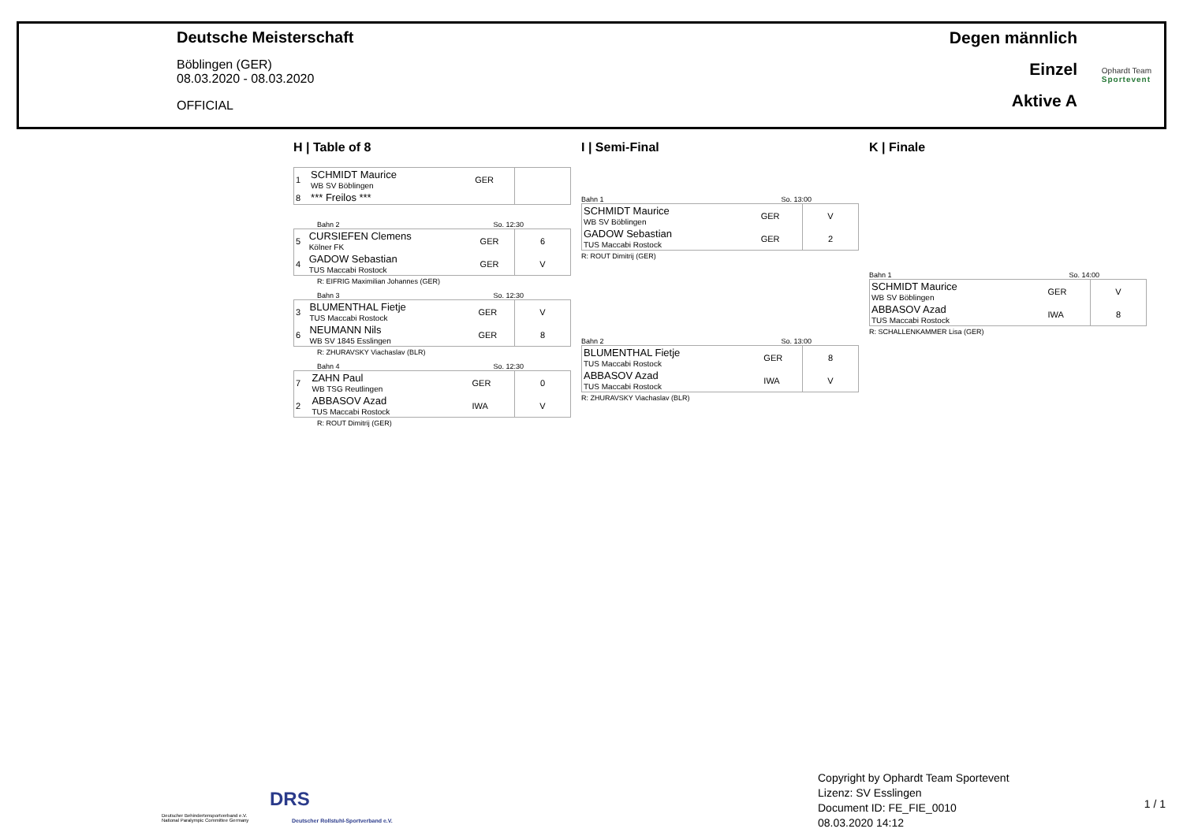Deutsche Meisterschaft
Böblingen (GER)
08.03.2020 - 08.03.2020
OFFICIAL
Degen männlich
Einzel
Aktive A
Ophardt Team
Sportevent
H | Table of 8
| 1 | SCHMIDT Maurice WB SV Böblingen | GER | |
| 8 | *** Freilos *** | | |
Bahn 2 So. 12:30
| 5 | CURSIEFEN Clemens Kölner FK | GER | 6 |
| 4 | GADOW Sebastian TUS Maccabi Rostock | GER | V |
R: EIFRIG Maximilian Johannes (GER)
Bahn 3 So. 12:30
| 3 | BLUMENTHAL Fietje TUS Maccabi Rostock | GER | V |
| 6 | NEUMANN Nils WB SV 1845 Esslingen | GER | 8 |
R: ZHURAVSKY Viachaslav (BLR)
Bahn 4 So. 12:30
| 7 | ZAHN Paul WB TSG Reutlingen | GER | 0 |
| 2 | ABBASOV Azad TUS Maccabi Rostock | IWA | V |
R: ROUT Dimitrij (GER)
I | Semi-Final
Bahn 1 So. 13:00
| SCHMIDT Maurice WB SV Böblingen | GER | V |
| GADOW Sebastian TUS Maccabi Rostock | GER | 2 |
R: ROUT Dimitrij (GER)
Bahn 2 So. 13:00
| BLUMENTHAL Fietje TUS Maccabi Rostock | GER | 8 |
| ABBASOV Azad TUS Maccabi Rostock | IWA | V |
R: ZHURAVSKY Viachaslav (BLR)
K | Finale
Bahn 1 So. 14:00
| SCHMIDT Maurice WB SV Böblingen | GER | V |
| ABBASOV Azad TUS Maccabi Rostock | IWA | 8 |
R: SCHALLENKAMMER Lisa (GER)
Deutscher Behindertensportverband e.V.
National Paralympic Committee Germany
DRS
Deutscher Rollstuhl-Sportverband e.V.
Copyright by Ophardt Team Sportevent
Lizenz: SV Esslingen
Document ID: FE_FIE_0010
08.03.2020 14:12
1 / 1